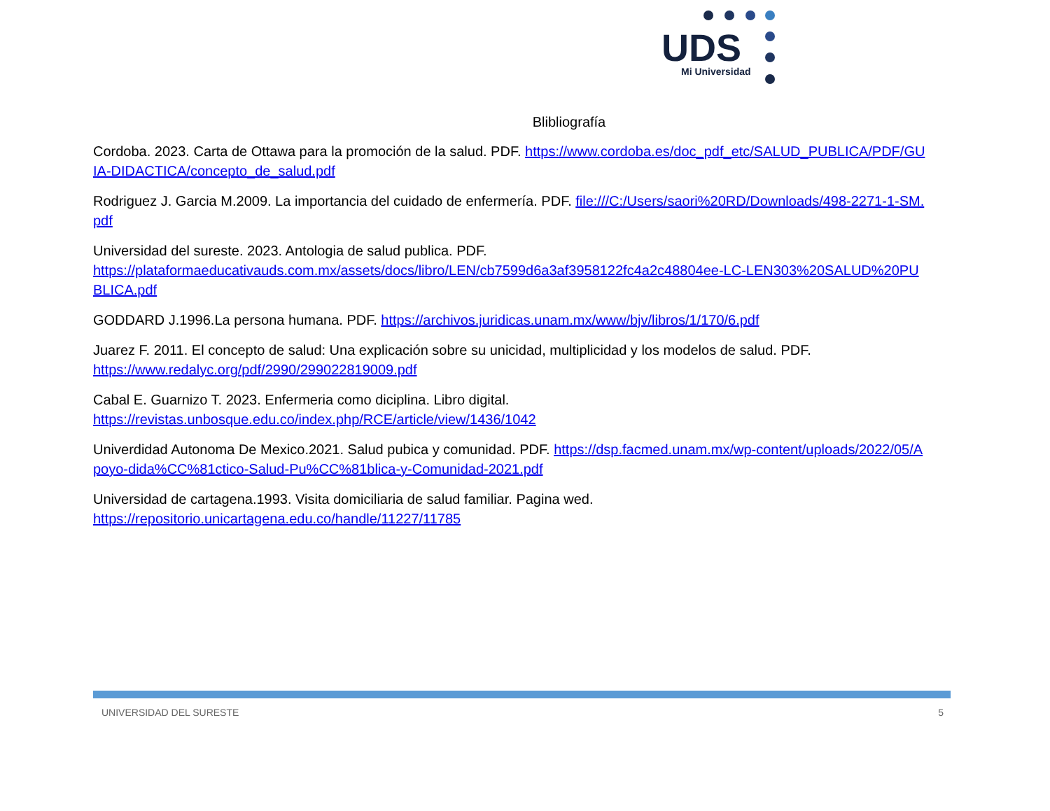UDS
Mi Universidad
Blibliografía
Cordoba. 2023. Carta de Ottawa para la promoción de la salud. PDF. https://www.cordoba.es/doc_pdf_etc/SALUD_PUBLICA/PDF/GUIA-DIDACTICA/concepto_de_salud.pdf
Rodriguez J. Garcia M.2009. La importancia del cuidado de enfermería. PDF. file:///C:/Users/saori%20RD/Downloads/498-2271-1-SM.pdf
Universidad del sureste. 2023. Antologia de salud publica. PDF.
https://plataformaeducativauds.com.mx/assets/docs/libro/LEN/cb7599d6a3af3958122fc4a2c48804ee-LC-LEN303%20SALUD%20PUBLICA.pdf
GODDARD J.1996.La persona humana. PDF. https://archivos.juridicas.unam.mx/www/bjv/libros/1/170/6.pdf
Juarez F. 2011. El concepto de salud: Una explicación sobre su unicidad, multiplicidad y los modelos de salud. PDF.
https://www.redalyc.org/pdf/2990/299022819009.pdf
Cabal E. Guarnizo T. 2023. Enfermeria como diciplina. Libro digital.
https://revistas.unbosque.edu.co/index.php/RCE/article/view/1436/1042
Univerdidad Autonoma De Mexico.2021. Salud pubica y comunidad. PDF. https://dsp.facmed.unam.mx/wp-content/uploads/2022/05/Apoyo-dida%CC%81ctico-Salud-Pu%CC%81blica-y-Comunidad-2021.pdf
Universidad de cartagena.1993. Visita domiciliaria de salud familiar. Pagina wed.
https://repositorio.unicartagena.edu.co/handle/11227/11785
UNIVERSIDAD DEL SURESTE 5